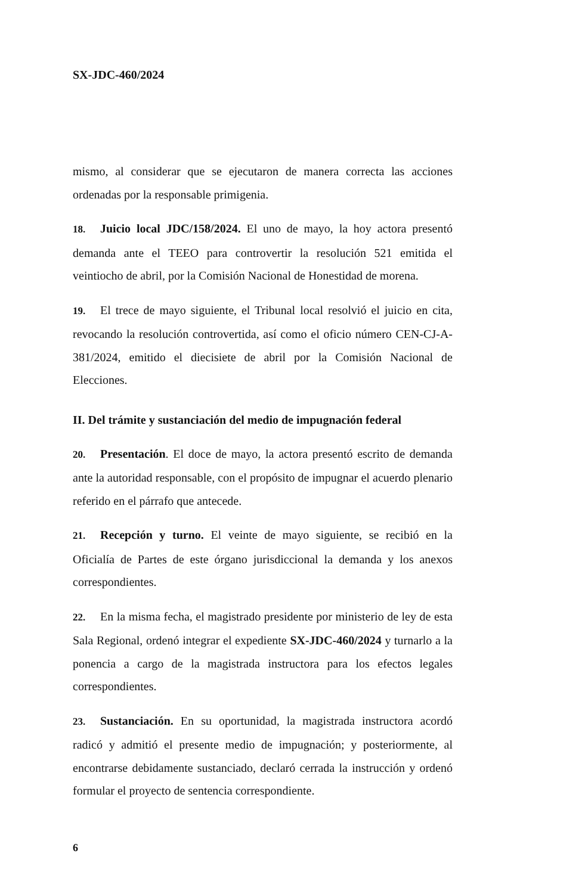SX-JDC-460/2024
mismo, al considerar que se ejecutaron de manera correcta las acciones ordenadas por la responsable primigenia.
18. Juicio local JDC/158/2024. El uno de mayo, la hoy actora presentó demanda ante el TEEO para controvertir la resolución 521 emitida el veintiocho de abril, por la Comisión Nacional de Honestidad de morena.
19. El trece de mayo siguiente, el Tribunal local resolvió el juicio en cita, revocando la resolución controvertida, así como el oficio número CEN-CJ-A-381/2024, emitido el diecisiete de abril por la Comisión Nacional de Elecciones.
II. Del trámite y sustanciación del medio de impugnación federal
20. Presentación. El doce de mayo, la actora presentó escrito de demanda ante la autoridad responsable, con el propósito de impugnar el acuerdo plenario referido en el párrafo que antecede.
21. Recepción y turno. El veinte de mayo siguiente, se recibió en la Oficialía de Partes de este órgano jurisdiccional la demanda y los anexos correspondientes.
22. En la misma fecha, el magistrado presidente por ministerio de ley de esta Sala Regional, ordenó integrar el expediente SX-JDC-460/2024 y turnarlo a la ponencia a cargo de la magistrada instructora para los efectos legales correspondientes.
23. Sustanciación. En su oportunidad, la magistrada instructora acordó radicó y admitió el presente medio de impugnación; y posteriormente, al encontrarse debidamente sustanciado, declaró cerrada la instrucción y ordenó formular el proyecto de sentencia correspondiente.
6